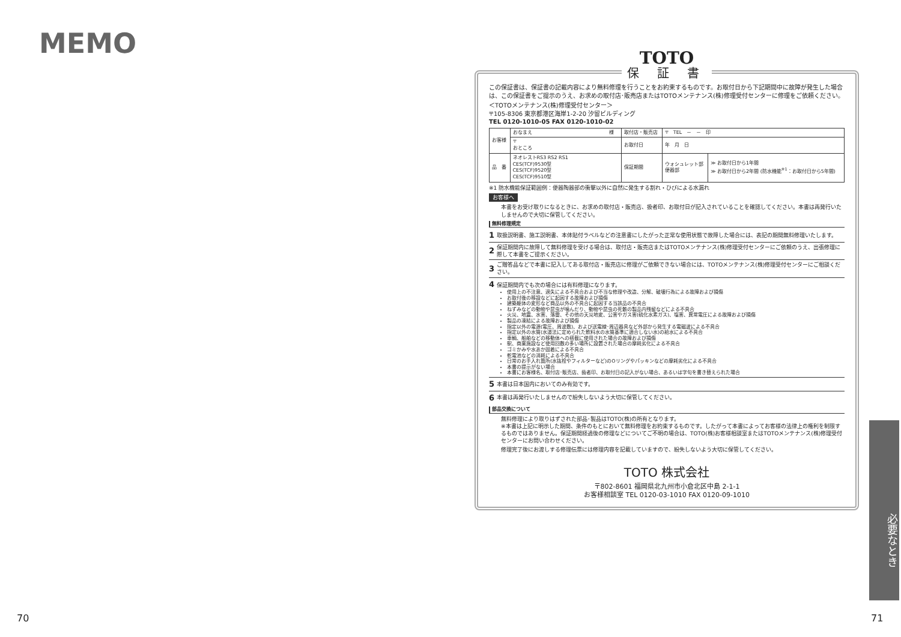MEMO
70
TOTO
保 証 書
この保証書は、保証書の記載内容により無料修理を行うことをお約束するものです。お取付日から下記期間中に故障が発生した場合は、この保証書をご提示のうえ、お求めの取付店･販売店またはTOTOメンテナンス(株)修理受付センターに修理をご依頼ください。
＜TOTOメンテナンス(株)修理受付センター＞
〒105-8306 東京都港区海岸1-2-20 汐留ビルディング
TEL 0120-1010-05 FAX 0120-1010-02
| お客様 | おなまえ 様 | | 取付店・販売店 | 〒 TEL － － 印 | |
| | 〒 おところ | | お取付日 | 年 月 日 | |
| 品 番 | | ネオレストRS3 RS2 RS1 CES(TCF)9530型 CES(TCF)9520型 CES(TCF)9510型 | 保証期間 | ウォシュレット部 便器部 | ≫ お取付日から1年間 ≫ お取付日から2年間 (防水機能<sup>※1</sup>：お取付日から5年間) |
※1 防水機能保証範囲例：便器陶器部の衝撃以外に自然に発生する割れ・ひびによる水漏れ
お客様へ
本書をお受け取りになるときに、お求めの取付店・販売店、扱者印、お取付日が記入されていることを確認してください。本書は再発行いたしませんので大切に保管してください。
無料修理規定
1 取扱説明書、施工説明書、本体貼付ラベルなどの注意書にしたがった正常な使用状態で故障した場合には、表記の期間無料修理いたします。
2 保証期間内に故障して無料修理を受ける場合は、取付店・販売店またはTOTOメンテナンス(株)修理受付センターにご依頼のうえ、出張修理に際して本書をご提示ください。
3 ご贈答品などで本書に記入してある取付店・販売店に修理がご依頼できない場合には、TOTOメンテナンス(株)修理受付センターにご相談ください。
4 保証期間内でも次の場合には有料修理になります。
使用上の不注意、過失による不具合および不当な修理や改造、分解、破壊行為による故障および損傷
お取付後の移設などに起因する故障および損傷
建築躯体の変形など商品以外の不具合に起因する当該品の不具合
ねずみなどの動物や昆虫が噛んだり、動物や昆虫の死骸の製品内残留などによる不具合
火災、地震、水害、落雷、その他の天災地変、公害やガス害(硫化水素ガス)、塩害、異常電圧による故障および損傷
製品の凍結による故障および損傷
指定以外の電源(電圧、周波数)、および送電線･周辺器具など外部から発生する電磁波による不具合
指定以外の水質(水道法に定められた飲料水の水質基準に適合しない水)の給水による不具合
車輌、船舶などの移動体への搭載に使用された場合の故障および損傷
駅、商業施設など使用回数の多い場所に設置された場合の摩耗劣化による不具合
ゴミかみや水あか固着による不具合
乾電池などの消耗による不具合
日常のお手入れ箇所(水抜栓やフィルターなど)のOリングやパッキンなどの摩耗劣化による不具合
本書の提示がない場合
本書にお客様名、取付店･販売店、扱者印、お取付日の記入がない場合、あるいは字句を書き替えられた場合
5 本書は日本国内においてのみ有効です。
6 本書は再発行いたしませんので紛失しないよう大切に保管してください。
部品交換について
無料修理により取りはずされた部品･製品はTOTO(株)の所有となります。
※本書は上記に明示した期間、条件のもとにおいて無料修理をお約束するものです。したがって本書によってお客様の法律上の権利を制限するものではありません。保証期間経過後の修理などについてご不明の場合は、TOTO(株)お客様相談室またはTOTOメンテナンス(株)修理受付センターにお問い合わせください。
修理完了後にお渡しする修理伝票には修理内容を記載していますので、紛失しないよう大切に保管してください。
TOTO 株式会社
〒802-8601 福岡県北九州市小倉北区中島 2-1-1
お客様相談室 TEL 0120-03-1010 FAX 0120-09-1010
必要なとき
71